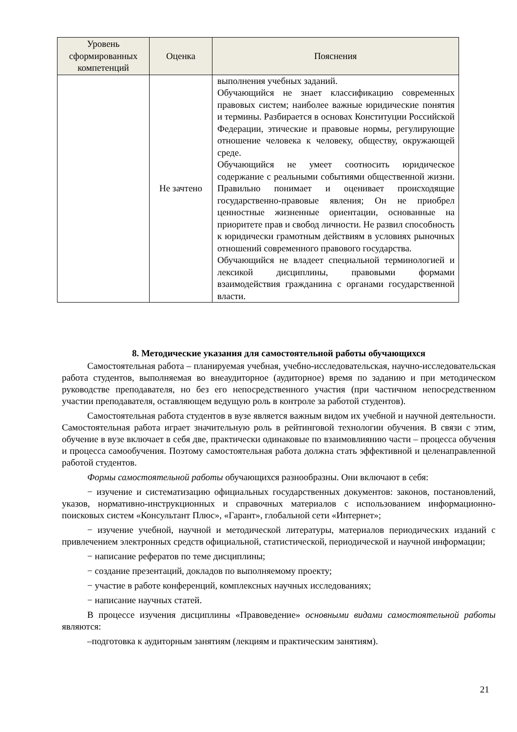| Уровень сформированных компетенций | Оценка | Пояснения |
| --- | --- | --- |
| | Не зачтено | выполнения учебных заданий. Обучающийся не знает классификацию современных правовых систем; наиболее важные юридические понятия и термины. Разбирается в основах Конституции Российской Федерации, этические и правовые нормы, регулирующие отношение человека к человеку, обществу, окружающей среде. Обучающийся не умеет соотносить юридическое содержание с реальными событиями общественной жизни. Правильно понимает и оценивает происходящие государственно-правовые явления; Он не приобрел ценностные жизненные ориентации, основанные на приоритете прав и свобод личности. Не развил способность к юридически грамотным действиям в условиях рыночных отношений современного правового государства. Обучающийся не владеет специальной терминологией и лексикой дисциплины, правовыми формами взаимодействия гражданина с органами государственной власти. |
8. Методические указания для самостоятельной работы обучающихся
Самостоятельная работа – планируемая учебная, учебно-исследовательская, научно-исследовательская работа студентов, выполняемая во внеаудиторное (аудиторное) время по заданию и при методическом руководстве преподавателя, но без его непосредственного участия (при частичном непосредственном участии преподавателя, оставляющем ведущую роль в контроле за работой студентов).
Самостоятельная работа студентов в вузе является важным видом их учебной и научной деятельности. Самостоятельная работа играет значительную роль в рейтинговой технологии обучения. В связи с этим, обучение в вузе включает в себя две, практически одинаковые по взаимовлиянию части – процесса обучения и процесса самообучения. Поэтому самостоятельная работа должна стать эффективной и целенаправленной работой студентов.
Формы самостоятельной работы обучающихся разнообразны. Они включают в себя:
− изучение и систематизацию официальных государственных документов: законов, постановлений, указов, нормативно-инструкционных и справочных материалов с использованием информационно-поисковых систем «Консультант Плюс», «Гарант», глобальной сети «Интернет»;
− изучение учебной, научной и методической литературы, материалов периодических изданий с привлечением электронных средств официальной, статистической, периодической и научной информации;
− написание рефератов по теме дисциплины;
− создание презентаций, докладов по выполняемому проекту;
− участие в работе конференций, комплексных научных исследованиях;
− написание научных статей.
В процессе изучения дисциплины «Правоведение» основными видами самостоятельной работы являются:
–подготовка к аудиторным занятиям (лекциям и практическим занятиям).
21